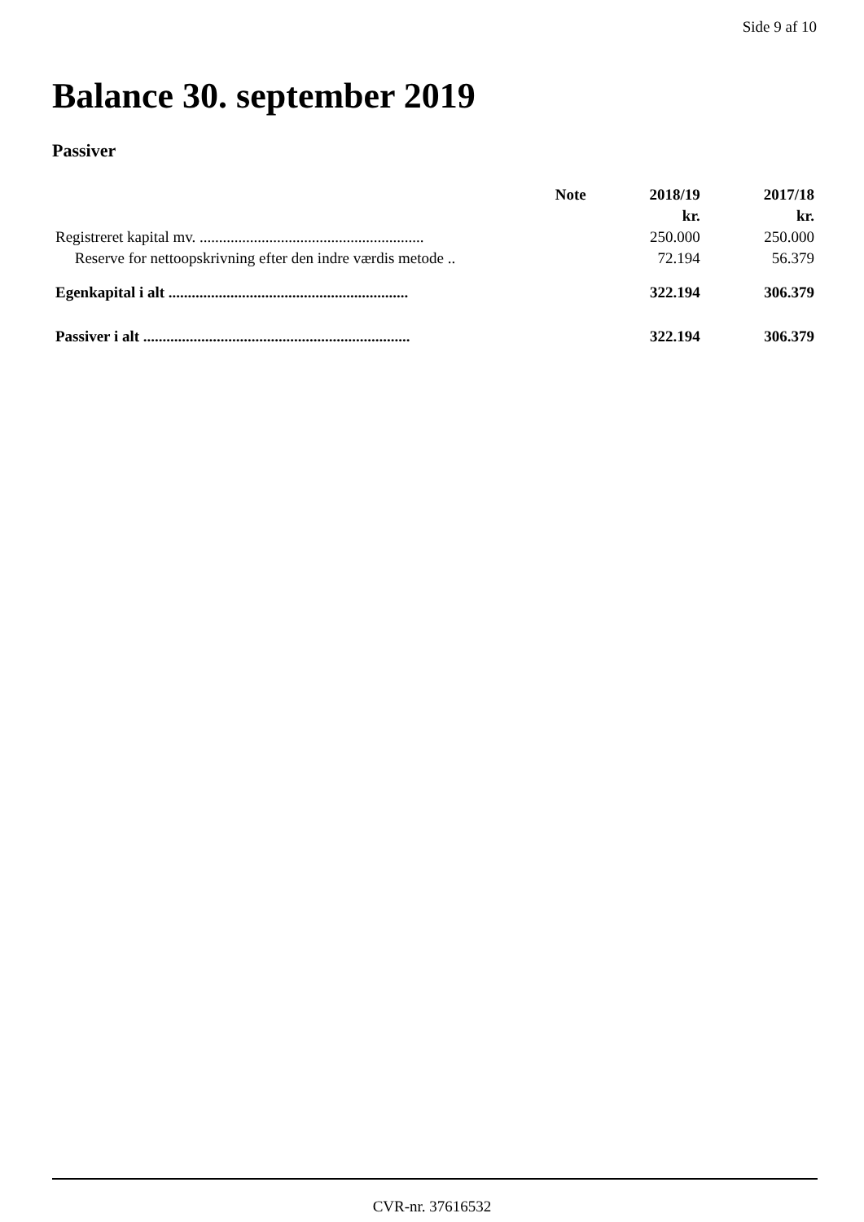Side 9 af 10
Balance 30. september 2019
Passiver
| | Note | 2018/19 | 2017/18 |
| --- | --- | --- | --- |
| | | kr. | kr. |
| Registreret kapital mv. .......................................................... | | 250.000 | 250.000 |
| Reserve for nettoopskrivning efter den indre værdis metode .. | | 72.194 | 56.379 |
| Egenkapital i alt .............................................................. | | 322.194 | 306.379 |
| Passiver i alt ..................................................................... | | 322.194 | 306.379 |
CVR-nr. 37616532